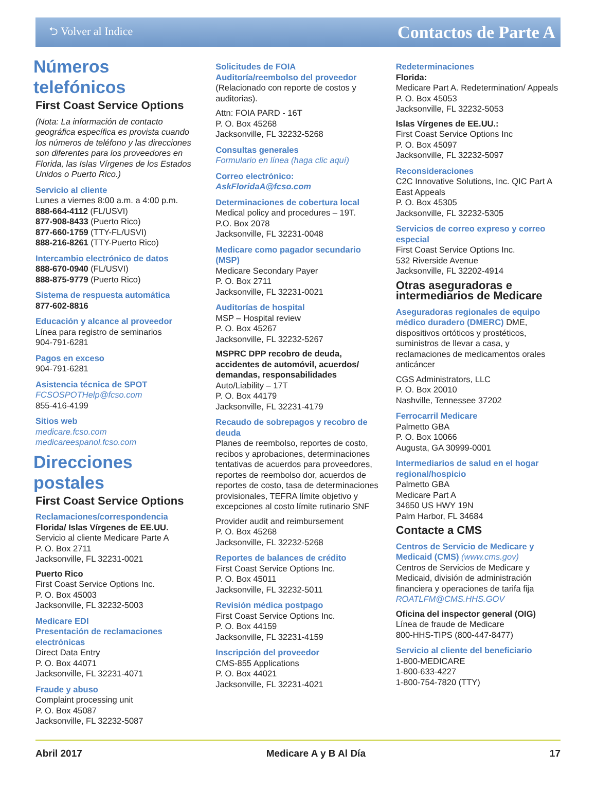⮌ Volver al Indice Contactos de Parte A
Números telefónicos
First Coast Service Options
(Nota: La información de contacto geográfica específica es provista cuando los números de teléfono y las direcciones son diferentes para los proveedores en Florida, las Islas Vírgenes de los Estados Unidos o Puerto Rico.)
Servicio al cliente
Lunes a viernes 8:00 a.m. a 4:00 p.m.
888-664-4112 (FL/USVI)
877-908-8433 (Puerto Rico)
877-660-1759 (TTY-FL/USVI)
888-216-8261 (TTY-Puerto Rico)
Intercambio electrónico de datos
888-670-0940 (FL/USVI)
888-875-9779 (Puerto Rico)
Sistema de respuesta automática
877-602-8816
Educación y alcance al proveedor
Línea para registro de seminarios
904-791-6281
Pagos en exceso
904-791-6281
Asistencia técnica de SPOT
FCSOSPOTHelp@fcso.com
855-416-4199
Sitios web
medicare.fcso.com
medicareespanol.fcso.com
Direcciones postales
First Coast Service Options
Reclamaciones/correspondencia
Florida/ Islas Vírgenes de EE.UU.
Servicio al cliente Medicare Parte A
P. O. Box 2711
Jacksonville, FL 32231-0021
Puerto Rico
First Coast Service Options Inc.
P. O. Box 45003
Jacksonville, FL 32232-5003
Medicare EDI
Presentación de reclamaciones electrónicas
Direct Data Entry
P. O. Box 44071
Jacksonville, FL 32231-4071
Fraude y abuso
Complaint processing unit
P. O. Box 45087
Jacksonville, FL 32232-5087
Solicitudes de FOIA
Auditoría/reembolso del proveedor
(Relacionado con reporte de costos y auditorias).
Attn: FOIA PARD - 16T
P. O. Box 45268
Jacksonville, FL 32232-5268
Consultas generales
Formulario en línea (haga clic aquí)
Correo electrónico: AskFloridaA@fcso.com
Determinaciones de cobertura local
Medical policy and procedures – 19T.
P.O. Box 2078
Jacksonville, FL 32231-0048
Medicare como pagador secundario (MSP)
Medicare Secondary Payer
P. O. Box 2711
Jacksonville, FL 32231-0021
Auditorías de hospital
MSP – Hospital review
P. O. Box 45267
Jacksonville, FL 32232-5267
MSPRC DPP recobro de deuda, accidentes de automóvil, acuerdos/ demandas, responsabilidades
Auto/Liability – 17T
P. O. Box 44179
Jacksonville, FL 32231-4179
Recaudo de sobrepagos y recobro de deuda
Planes de reembolso, reportes de costo, recibos y aprobaciones, determinaciones tentativas de acuerdos para proveedores, reportes de reembolso dor, acuerdos de reportes de costo, tasa de determinaciones provisionales, TEFRA límite objetivo y excepciones al costo límite rutinario SNF
Provider audit and reimbursement
P. O. Box 45268
Jacksonville, FL 32232-5268
Reportes de balances de crédito
First Coast Service Options Inc.
P. O. Box 45011
Jacksonville, FL 32232-5011
Revisión médica postpago
First Coast Service Options Inc.
P. O. Box 44159
Jacksonville, FL 32231-4159
Inscripción del proveedor
CMS-855 Applications
P. O. Box 44021
Jacksonville, FL 32231-4021
Redeterminaciones
Florida:
Medicare Part A. Redetermination/ Appeals
P. O. Box 45053
Jacksonville, FL 32232-5053
Islas Vírgenes de EE.UU.:
First Coast Service Options Inc
P. O. Box 45097
Jacksonville, FL 32232-5097
Reconsideraciones
C2C Innovative Solutions, Inc. QIC Part A East Appeals
P. O. Box 45305
Jacksonville, FL 32232-5305
Servicios de correo expreso y correo especial
First Coast Service Options Inc.
532 Riverside Avenue
Jacksonville, FL 32202-4914
Otras aseguradoras e intermediarios de Medicare
Aseguradoras regionales de equipo médico duradero (DMERC) DME, dispositivos ortóticos y prostéticos, suministros de llevar a casa, y reclamaciones de medicamentos orales anticáncer
CGS Administrators, LLC
P. O. Box 20010
Nashville, Tennessee 37202
Ferrocarril Medicare
Palmetto GBA
P. O. Box 10066
Augusta, GA 30999-0001
Intermediarios de salud en el hogar regional/hospicio
Palmetto GBA
Medicare Part A
34650 US HWY 19N
Palm Harbor, FL 34684
Contacte a CMS
Centros de Servicio de Medicare y Medicaid (CMS) (www.cms.gov)
Centros de Servicios de Medicare y Medicaid, división de administración financiera y operaciones de tarifa fija
ROATLFM@CMS.HHS.GOV
Oficina del inspector general (OIG)
Línea de fraude de Medicare
800-HHS-TIPS (800-447-8477)
Servicio al cliente del beneficiario
1-800-MEDICARE
1-800-633-4227
1-800-754-7820 (TTY)
Abril 2017 Medicare A y B Al Día 17